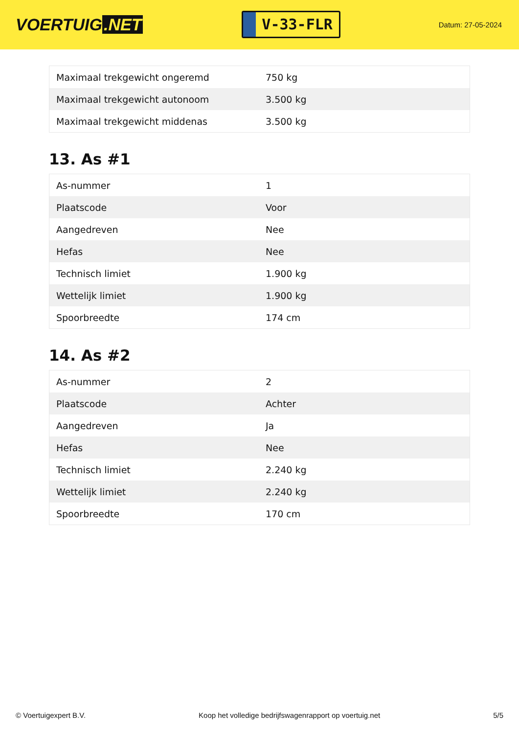VOERTUIG.NET
V-33-FLR
Datum: 27-05-2024
| Maximaal trekgewicht ongeremd | 750 kg |
| Maximaal trekgewicht autonoom | 3.500 kg |
| Maximaal trekgewicht middenas | 3.500 kg |
13. As #1
| As-nummer | 1 |
| Plaatscode | Voor |
| Aangedreven | Nee |
| Hefas | Nee |
| Technisch limiet | 1.900 kg |
| Wettelijk limiet | 1.900 kg |
| Spoorbreedte | 174 cm |
14. As #2
| As-nummer | 2 |
| Plaatscode | Achter |
| Aangedreven | Ja |
| Hefas | Nee |
| Technisch limiet | 2.240 kg |
| Wettelijk limiet | 2.240 kg |
| Spoorbreedte | 170 cm |
© Voertuigexpert B.V. Koop het volledige bedrijfswagenrapport op voertuig.net 5/5